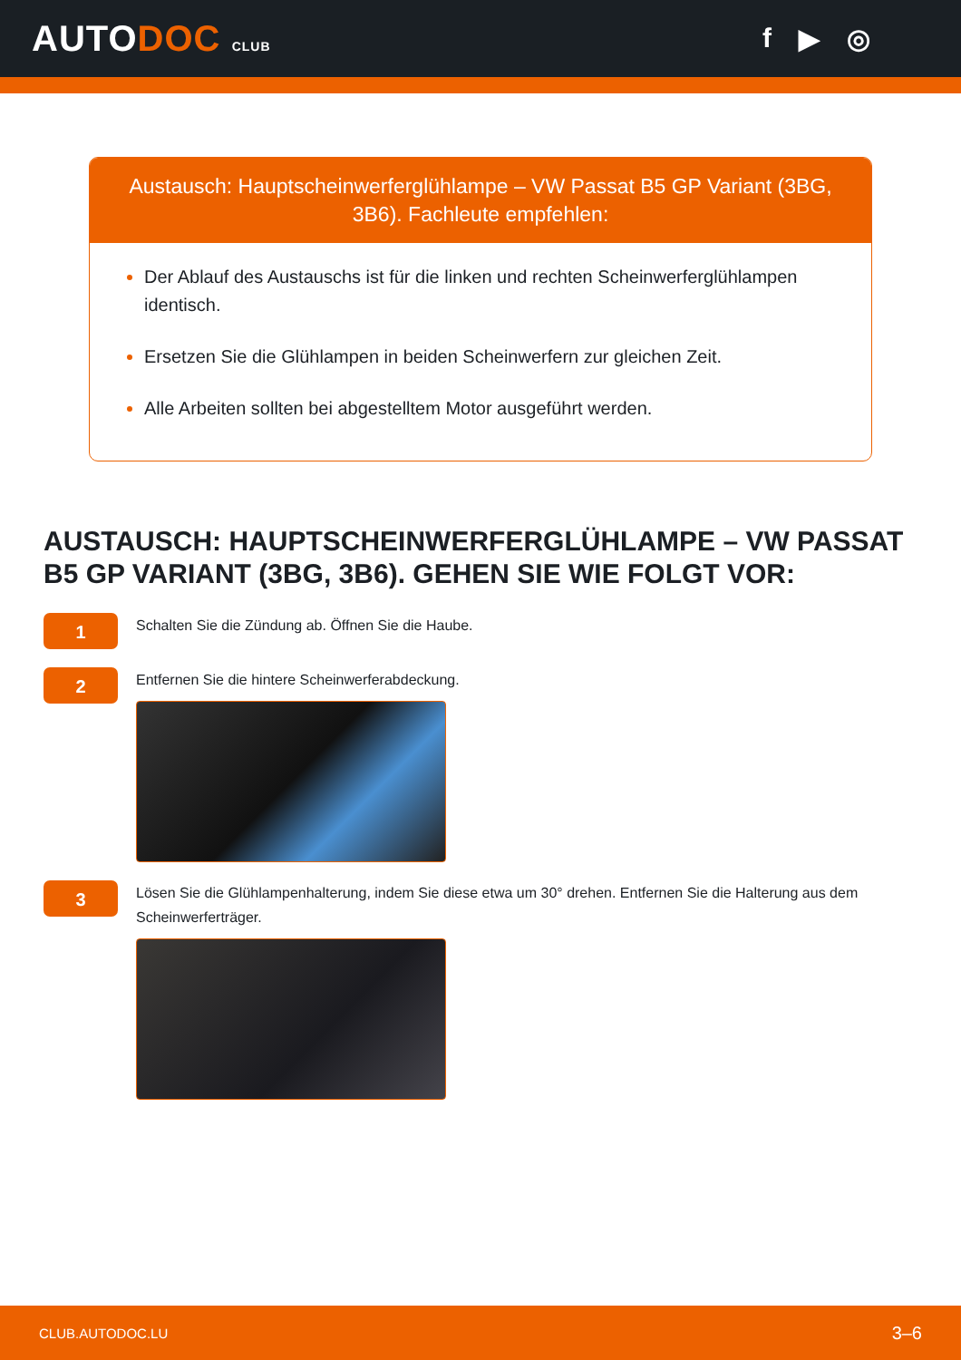AUTODOC CLUB
f ▶ ◎
Austausch: Hauptscheinwerferglühlampe – VW Passat B5 GP Variant (3BG, 3B6). Fachleute empfehlen:
Der Ablauf des Austauschs ist für die linken und rechten Scheinwerferglühlampen identisch.
Ersetzen Sie die Glühlampen in beiden Scheinwerfern zur gleichen Zeit.
Alle Arbeiten sollten bei abgestelltem Motor ausgeführt werden.
AUSTAUSCH: HAUPTSCHEINWERFERGLÜHLAMPE – VW PASSAT B5 GP VARIANT (3BG, 3B6). GEHEN SIE WIE FOLGT VOR:
1
Schalten Sie die Zündung ab. Öffnen Sie die Haube.
2
Entfernen Sie die hintere Scheinwerferabdeckung.
3
Lösen Sie die Glühlampenhalterung, indem Sie diese etwa um 30° drehen. Entfernen Sie die Halterung aus dem Scheinwerferträger.
CLUB.AUTODOC.LU 3–6